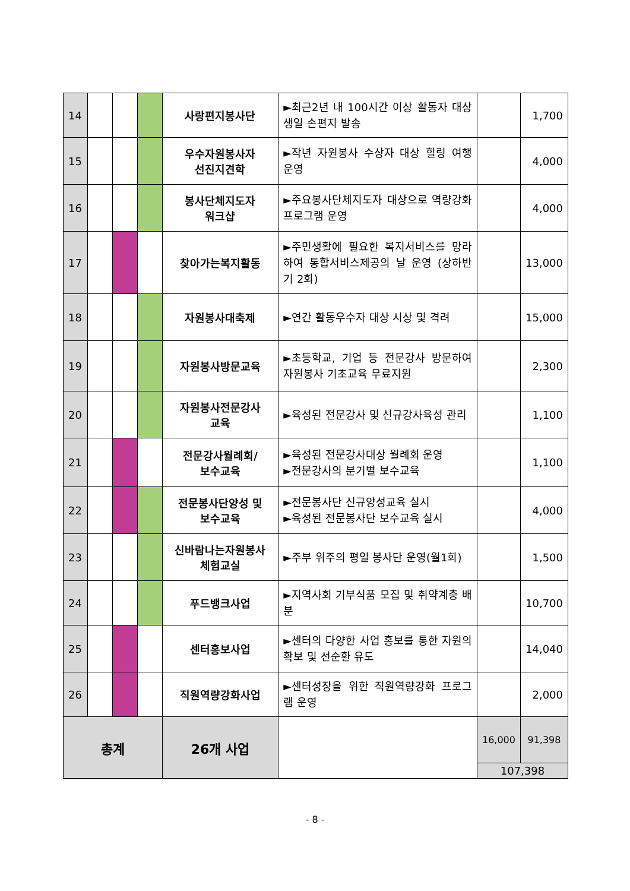| 14 | | | | 사랑편지봉사단 | ►최근2년 내 100시간 이상 활동자 대상 생일 손편지 발송 | | 1,700 |
| 15 | | | | 우수자원봉사자 선진지견학 | ►작년 자원봉사 수상자 대상 힐링 여행 운영 | | 4,000 |
| 16 | | | | 봉사단체지도자 워크샵 | ►주요봉사단체지도자 대상으로 역량강화 프로그램 운영 | | 4,000 |
| 17 | | | | 찾아가는복지활동 | ►주민생활에 필요한 복지서비스를 망라하여 통합서비스제공의 날 운영 (상하반기 2회) | | 13,000 |
| 18 | | | | 자원봉사대축제 | ►연간 활동우수자 대상 시상 및 격려 | | 15,000 |
| 19 | | | | 자원봉사방문교육 | ►초등학교, 기업 등 전문강사 방문하여 자원봉사 기초교육 무료지원 | | 2,300 |
| 20 | | | | 자원봉사전문강사 교육 | ►육성된 전문강사 및 신규강사육성 관리 | | 1,100 |
| 21 | | | | 전문강사월례회/ 보수교육 | ►육성된 전문강사대상 월례회 운영 ►전문강사의 분기별 보수교육 | | 1,100 |
| 22 | | | | 전문봉사단양성 및 보수교육 | ►전문봉사단 신규양성교육 실시 ►육성된 전문봉사단 보수교육 실시 | | 4,000 |
| 23 | | | | 신바람나는자원봉사 체험교실 | ►주부 위주의 평일 봉사단 운영(월1회) | | 1,500 |
| 24 | | | | 푸드뱅크사업 | ►지역사회 기부식품 모집 및 취약계층 배분 | | 10,700 |
| 25 | | | | 센터홍보사업 | ►센터의 다양한 사업 홍보를 통한 자원의 확보 및 선순환 유도 | | 14,040 |
| 26 | | | | 직원역량강화사업 | ►센터성장을 위한 직원역량강화 프로그램 운영 | | 2,000 |
| 총계 | | | | 26개 사업 | | 16,000 | 91,398 |
| | | | | | | 107,398 | |
- 8 -